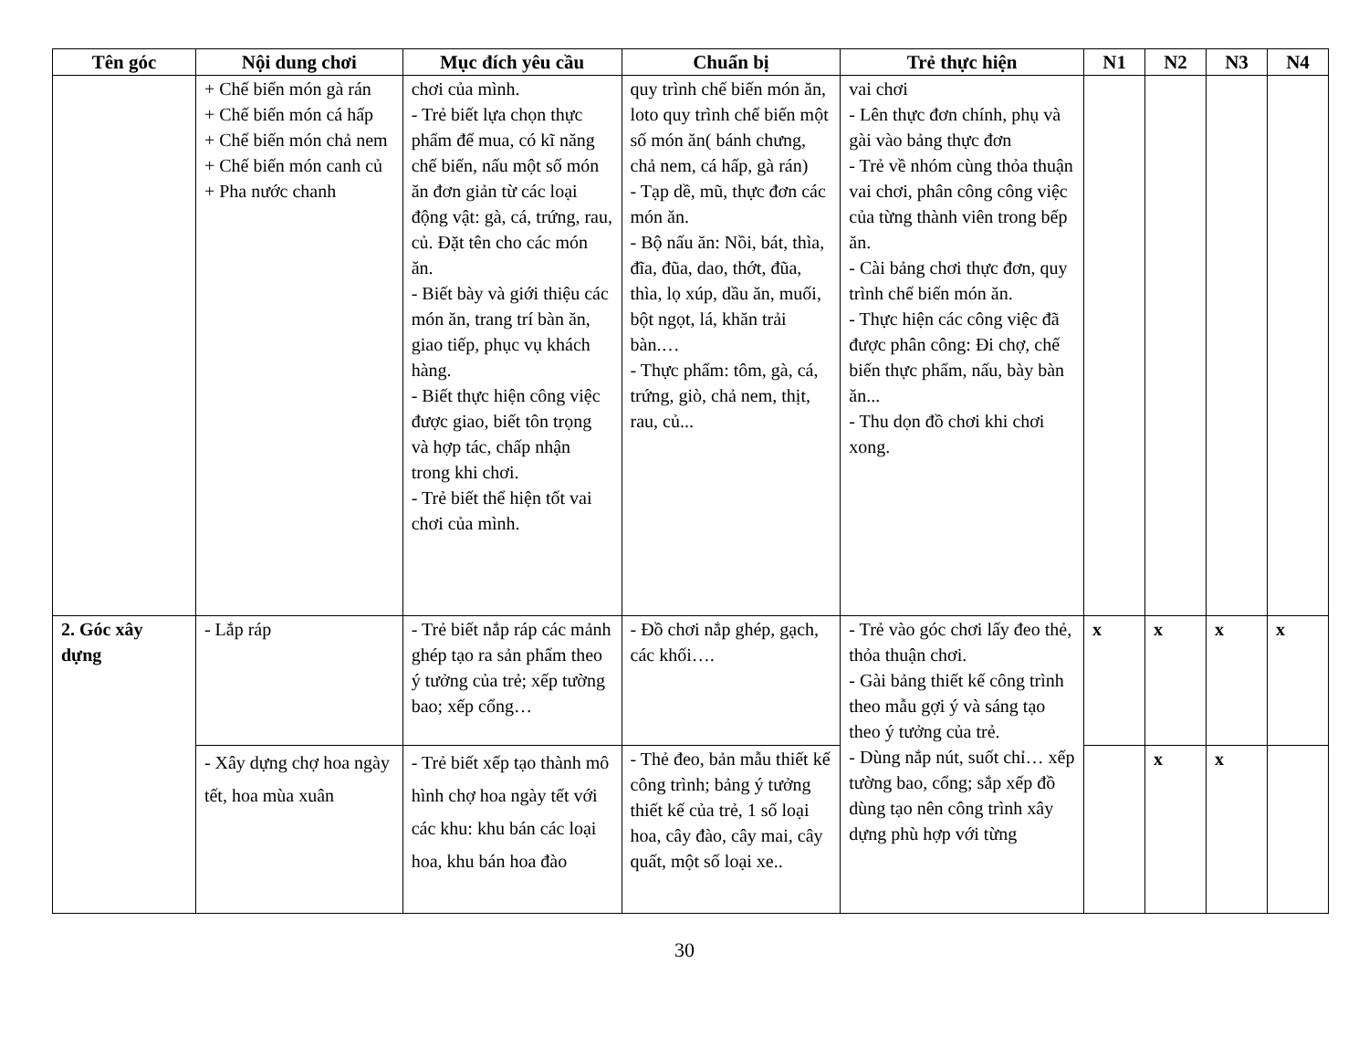| Tên góc | Nội dung chơi | Mục đích yêu cầu | Chuẩn bị | Trẻ thực hiện | N1 | N2 | N3 | N4 |
| --- | --- | --- | --- | --- | --- | --- | --- | --- |
| | + Chế biến món gà rán + Chế biến món cá hấp + Chế biến món chả nem + Chế biến món canh củ + Pha nước chanh | chơi của mình. - Trẻ biết lựa chọn thực phẩm để mua, có kĩ năng chế biến, nấu một số món ăn đơn giản từ các loại động vật: gà, cá, trứng, rau, củ. Đặt tên cho các món ăn. - Biết bày và giới thiệu các món ăn, trang trí bàn ăn, giao tiếp, phục vụ khách hàng. - Biết thực hiện công việc được giao, biết tôn trọng và hợp tác, chấp nhận trong khi chơi. - Trẻ biết thể hiện tốt vai chơi của mình. | quy trình chế biến món ăn, loto quy trình chế biến một số món ăn( bánh chưng, chả nem, cá hấp, gà rán) - Tạp dề, mũ, thực đơn các món ăn. - Bộ nấu ăn: Nồi, bát, thìa, đĩa, đũa, dao, thớt, đũa, thìa, lọ xúp, dầu ăn, muối, bột ngọt, lá, khăn trải bàn.… - Thực phẩm: tôm, gà, cá, trứng, giò, chả nem, thịt, rau, củ... | vai chơi - Lên thực đơn chính, phụ và gài vào bảng thực đơn - Trẻ về nhóm cùng thỏa thuận vai chơi, phân công công việc của từng thành viên trong bếp ăn. - Cài bảng chơi thực đơn, quy trình chế biến món ăn. - Thực hiện các công việc đã được phân công: Đi chợ, chế biến thực phẩm, nấu, bày bàn ăn... - Thu dọn đồ chơi khi chơi xong. | | | | |
| 2. Góc xây dựng | - Lắp ráp | - Trẻ biết nắp ráp các mảnh ghép tạo ra sản phẩm theo ý tưởng của trẻ; xếp tường bao; xếp cổng… | - Đồ chơi nắp ghép, gạch, các khối…. | - Trẻ vào góc chơi lấy đeo thẻ, thỏa thuận chơi. - Gài bảng thiết kế công trình theo mẫu gợi ý và sáng tạo theo ý tưởng của trẻ. - Dùng nắp nút, suốt chỉ… xếp tường bao, cổng; sắp xếp đồ dùng tạo nên công trình xây dựng phù hợp với từng | x | x | x | x |
| | - Xây dựng chợ hoa ngày tết, hoa mùa xuân | - Trẻ biết xếp tạo thành mô hình chợ hoa ngày tết với các khu: khu bán các loại hoa, khu bán hoa đào | - Thẻ đeo, bản mẫu thiết kế công trình; bảng ý tưởng thiết kế của trẻ, 1 số loại hoa, cây đào, cây mai, cây quất, một số loại xe.. | | | x | x | |
30